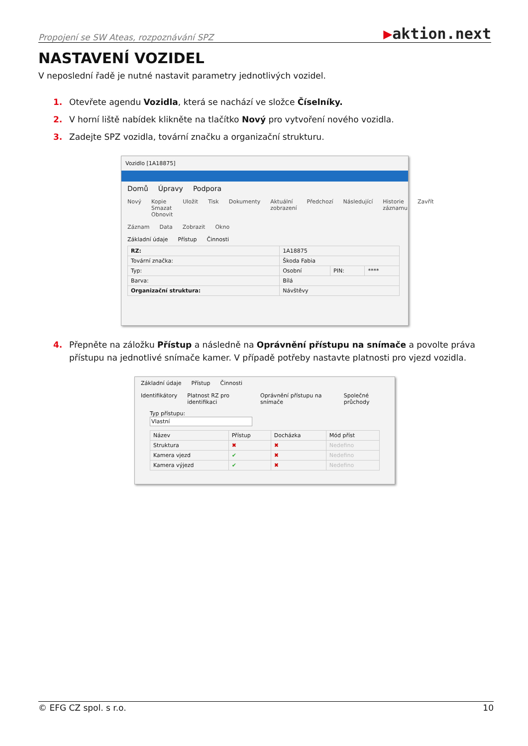Propojení se SW Ateas, rozpoznávání SPZ
▶aktion.next
NASTAVENÍ VOZIDEL
V neposlední řadě je nutné nastavit parametry jednotlivých vozidel.
1. Otevřete agendu Vozidla, která se nachází ve složce Číselníky.
2. V horní liště nabídek klikněte na tlačítko Nový pro vytvoření nového vozidla.
3. Zadejte SPZ vozidla, tovární značku a organizační strukturu.
Vozidlo [1A18875]
Domů Úpravy Podpora
Nový Kopie Smazat Obnovit Uložit Tisk Dokumenty Aktuální zobrazení Předchozí Následující Historie záznamu Zavřít
Záznam Data Zobrazit Okno
Základní údaje Přístup Činnosti
| RZ: | 1A18875 | | |
| Tovární značka: | Škoda Fabia | | |
| Typ: | Osobní | PIN: | **** |
| Barva: | Bílá | | |
| Organizační struktura: | Návštěvy | | |
4. Přepněte na záložku Přístup a následně na Oprávnění přístupu na snímače a povolte práva přístupu na jednotlivé snímače kamer. V případě potřeby nastavte platnosti pro vjezd vozidla.
Základní údaje Přístup Činnosti
Identifikátory Platnost RZ pro identifikaci Oprávnění přístupu na snímače Společné průchody
Typ přístupu:
Vlastní
| Název | Přístup | Docházka | Mód příst |
| --- | --- | --- | --- |
| Struktura | ✖ | ✖ | Nedefino |
| Kamera vjezd | ✔ | ✖ | Nedefino |
| Kamera výjezd | ✔ | ✖ | Nedefino |
© EFG CZ spol. s r.o. 10